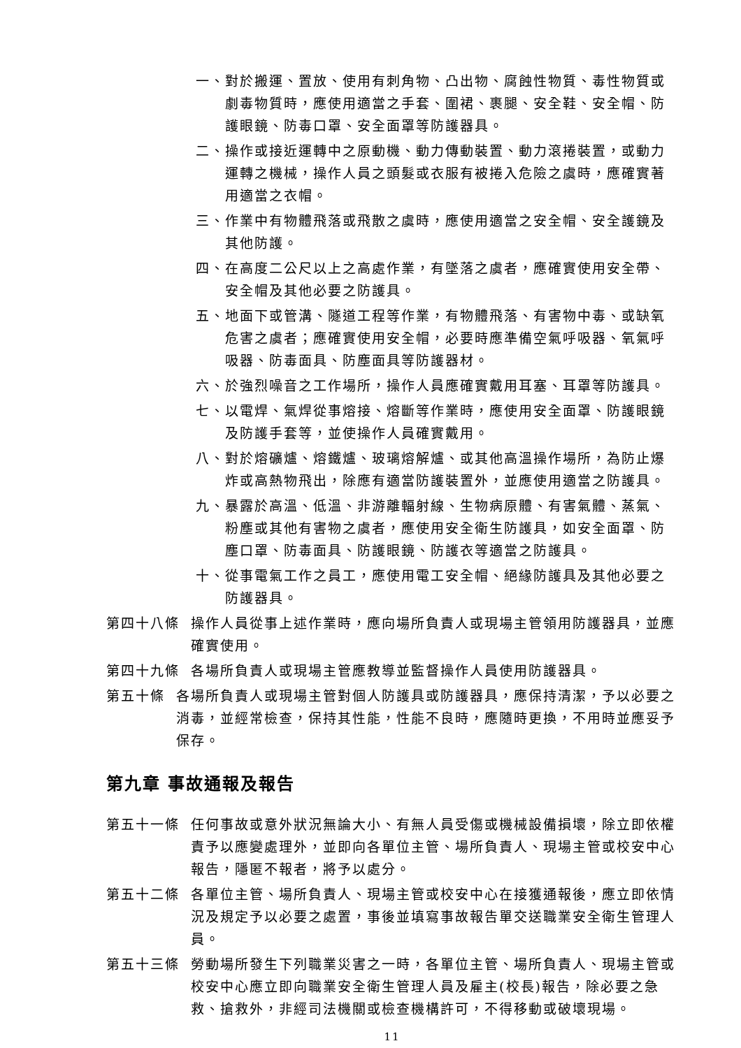一、對於搬運、置放、使用有刺角物、凸出物、腐蝕性物質、毒性物質或劇毒物質時，應使用適當之手套、圍裙、裹腿、安全鞋、安全帽、防護眼鏡、防毒口罩、安全面罩等防護器具。
二、操作或接近運轉中之原動機、動力傳動裝置、動力滾捲裝置，或動力運轉之機械，操作人員之頭髮或衣服有被捲入危險之虞時，應確實著用適當之衣帽。
三、作業中有物體飛落或飛散之虞時，應使用適當之安全帽、安全護鏡及其他防護。
四、在高度二公尺以上之高處作業，有墜落之虞者，應確實使用安全帶、 安全帽及其他必要之防護具。
五、地面下或管溝、隧道工程等作業，有物體飛落、有害物中毒、或缺氧危害之虞者；應確實使用安全帽，必要時應準備空氣呼吸器、氧氣呼吸器、防毒面具、防塵面具等防護器材。
六、於強烈噪音之工作場所，操作人員應確實戴用耳塞、耳罩等防護具。
七、以電焊、氣焊從事熔接、熔斷等作業時，應使用安全面罩、防護眼鏡及防護手套等，並使操作人員確實戴用。
八、對於熔礦爐、熔鐵爐、玻璃熔解爐、或其他高溫操作場所，為防止爆炸或高熱物飛出，除應有適當防護裝置外，並應使用適當之防護具。
九、暴露於高溫、低溫、非游離輻射線、生物病原體、有害氣體、蒸氣、粉塵或其他有害物之虞者，應使用安全衛生防護具，如安全面罩、防塵口罩、防毒面具、防護眼鏡、防護衣等適當之防護具。
十、從事電氣工作之員工，應使用電工安全帽、絕緣防護具及其他必要之防護器具。
第四十八條 操作人員從事上述作業時，應向場所負責人或現場主管領用防護器具，並應確實使用。
第四十九條 各場所負責人或現場主管應教導並監督操作人員使用防護器具。
第五十條 各場所負責人或現場主管對個人防護具或防護器具，應保持清潔，予以必要之消毒，並經常檢查，保持其性能，性能不良時，應隨時更換，不用時並應妥予保存。
第九章 事故通報及報告
第五十一條 任何事故或意外狀況無論大小、有無人員受傷或機械設備損壞，除立即依權責予以應變處理外，並即向各單位主管、場所負責人、現場主管或校安中心報告，隱匿不報者，將予以處分。
第五十二條 各單位主管、場所負責人、現場主管或校安中心在接獲通報後，應立即依情況及規定予以必要之處置，事後並填寫事故報告單交送職業安全衛生管理人員。
第五十三條 勞動場所發生下列職業災害之一時，各單位主管、場所負責人、現場主管或校安中心應立即向職業安全衛生管理人員及雇主(校長)報告，除必要之急救、搶救外，非經司法機關或檢查機構許可，不得移動或破壞現場。
11